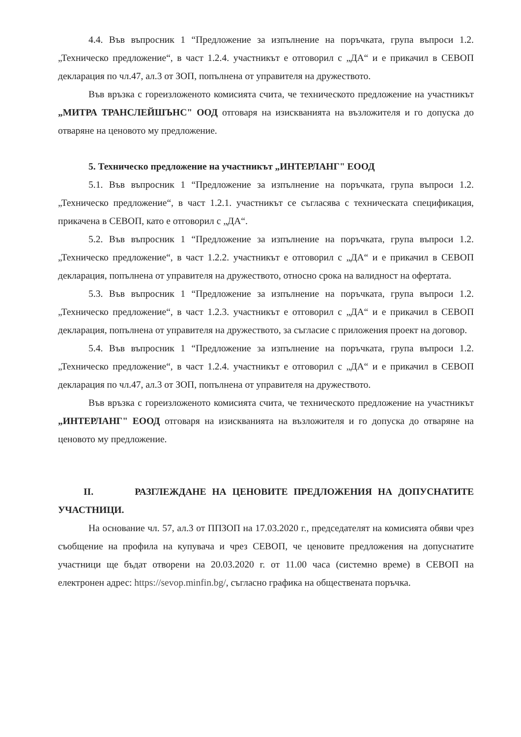4.4. Във въпросник 1 “Предложение за изпълнение на поръчката, група въпроси 1.2. „Техническо предложение“, в част 1.2.4. участникът е отговорил с „ДА“ и е прикачил в СЕВОП декларация по чл.47, ал.3 от ЗОП, попълнена от управителя на дружеството.
Във връзка с гореизложеното комисията счита, че техническото предложение на участникът „МИТРА ТРАНСЛЕЙШЪНС" ООД отговаря на изискванията на възложителя и го допуска до отваряне на ценовото му предложение.
5. Техническо предложение на участникът „ИНТЕРЛАНГ" ЕООД
5.1. Във въпросник 1 “Предложение за изпълнение на поръчката, група въпроси 1.2. „Техническо предложение“, в част 1.2.1. участникът се съгласява с техническата спецификация, прикачена в СЕВОП, като е отговорил с „ДА“.
5.2. Във въпросник 1 “Предложение за изпълнение на поръчката, група въпроси 1.2. „Техническо предложение“, в част 1.2.2. участникът е отговорил с „ДА“ и е прикачил в СЕВОП декларация, попълнена от управителя на дружеството, относно срока на валидност на офертата.
5.3. Във въпросник 1 “Предложение за изпълнение на поръчката, група въпроси 1.2. „Техническо предложение“, в част 1.2.3. участникът е отговорил с „ДА“ и е прикачил в СЕВОП декларация, попълнена от управителя на дружеството, за съгласие с приложения проект на договор.
5.4. Във въпросник 1 “Предложение за изпълнение на поръчката, група въпроси 1.2. „Техническо предложение“, в част 1.2.4. участникът е отговорил с „ДА“ и е прикачил в СЕВОП декларация по чл.47, ал.3 от ЗОП, попълнена от управителя на дружеството.
Във връзка с гореизложеното комисията счита, че техническото предложение на участникът „ИНТЕРЛАНГ" ЕООД отговаря на изискванията на възложителя и го допуска до отваряне на ценовото му предложение.
II. РАЗГЛЕЖДАНЕ НА ЦЕНОВИТЕ ПРЕДЛОЖЕНИЯ НА ДОПУСНАТИТЕ УЧАСТНИЦИ.
На основание чл. 57, ал.3 от ППЗОП на 17.03.2020 г., председателят на комисията обяви чрез съобщение на профила на купувача и чрез СЕВОП, че ценовите предложения на допуснатите участници ще бъдат отворени на 20.03.2020 г. от 11.00 часа (системно време) в СЕВОП на електронен адрес: https://sevop.minfin.bg/, съгласно графика на обществената поръчка.